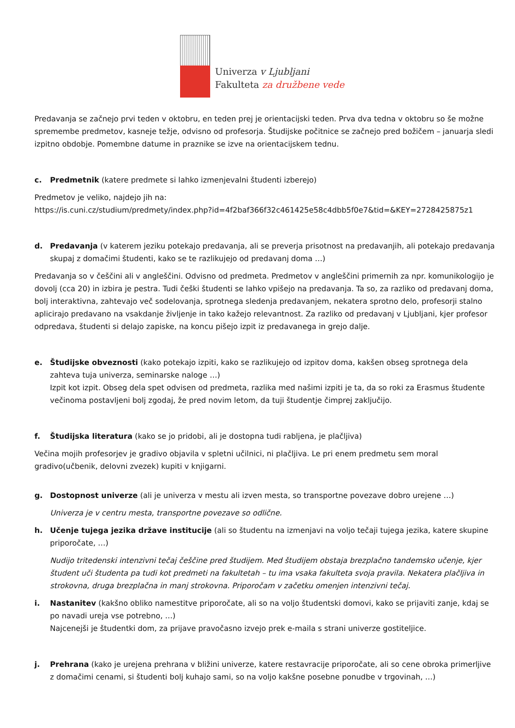Univerza v Ljubljani
Fakulteta za družbene vede
Predavanja se začnejo prvi teden v oktobru, en teden prej je orientacijski teden. Prva dva tedna v oktobru so še možne spremembe predmetov, kasneje težje, odvisno od profesorja. Študijske počitnice se začnejo pred božičem – januarja sledi izpitno obdobje. Pomembne datume in praznike se izve na orientacijskem tednu.
c. Predmetnik (katere predmete si lahko izmenjevalni študenti izberejo)
Predmetov je veliko, najdejo jih na:
https://is.cuni.cz/studium/predmety/index.php?id=4f2baf366f32c461425e58c4dbb5f0e7&tid=&KEY=2728425875z1
d. Predavanja (v katerem jeziku potekajo predavanja, ali se preverja prisotnost na predavanjih, ali potekajo predavanja skupaj z domačimi študenti, kako se te razlikujejo od predavanj doma …)
Predavanja so v češčini ali v angleščini. Odvisno od predmeta. Predmetov v angleščini primernih za npr. komunikologijo je dovolj (cca 20) in izbira je pestra. Tudi češki študenti se lahko vpišejo na predavanja. Ta so, za razliko od predavanj doma, bolj interaktivna, zahtevajo več sodelovanja, sprotnega sledenja predavanjem, nekatera sprotno delo, profesorji stalno aplicirajo predavano na vsakdanje življenje in tako kažejo relevantnost. Za razliko od predavanj v Ljubljani, kjer profesor odpredava, študenti si delajo zapiske, na koncu pišejo izpit iz predavanega in grejo dalje.
e. Študijske obveznosti (kako potekajo izpiti, kako se razlikujejo od izpitov doma, kakšen obseg sprotnega dela zahteva tuja univerza, seminarske naloge …)
Izpit kot izpit. Obseg dela spet odvisen od predmeta, razlika med našimi izpiti je ta, da so roki za Erasmus študente večinoma postavljeni bolj zgodaj, že pred novim letom, da tuji študentje čimprej zaključijo.
f. Študijska literatura (kako se jo pridobi, ali je dostopna tudi rabljena, je plačljiva)
Večina mojih profesorjev je gradivo objavila v spletni učilnici, ni plačljiva. Le pri enem predmetu sem moral gradivo(učbenik, delovni zvezek) kupiti v knjigarni.
g. Dostopnost univerze (ali je univerza v mestu ali izven mesta, so transportne povezave dobro urejene …)
Univerza je v centru mesta, transportne povezave so odlične.
h. Učenje tujega jezika države institucije (ali so študentu na izmenjavi na voljo tečaji tujega jezika, katere skupine priporočate, …)
Nudijo tritedenski intenzivni tečaj češčine pred študijem. Med študijem obstaja brezplačno tandemsko učenje, kjer študent uči študenta pa tudi kot predmeti na fakultetah – tu ima vsaka fakulteta svoja pravila. Nekatera plačljiva in strokovna, druga brezplačna in manj strokovna. Priporočam v začetku omenjen intenzivni tečaj.
i. Nastanitev (kakšno obliko namestitve priporočate, ali so na voljo študentski domovi, kako se prijaviti zanje, kdaj se po navadi ureja vse potrebno, …)
Najcenejši je študentki dom, za prijave pravočasno izvejo prek e-maila s strani univerze gostiteljice.
j. Prehrana (kako je urejena prehrana v bližini univerze, katere restavracije priporočate, ali so cene obroka primerljive z domačimi cenami, si študenti bolj kuhajo sami, so na voljo kakšne posebne ponudbe v trgovinah, …)